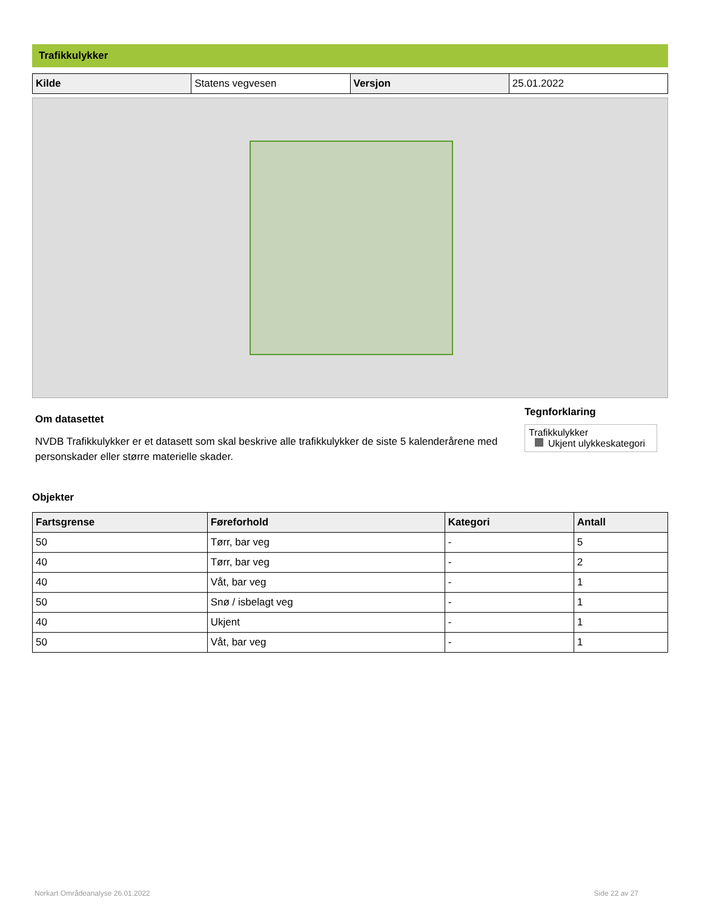Trafikkulykker
| Kilde | Statens vegvesen | Versjon | 25.01.2022 |
Om datasettet
NVDB Trafikkulykker er et datasett som skal beskrive alle trafikkulykker de siste 5 kalenderårene med personskader eller større materielle skader.
Tegnforklaring
Trafikkulykker
Ukjent ulykkeskategori
Objekter
| Fartsgrense | Føreforhold | Kategori | Antall |
| --- | --- | --- | --- |
| 50 | Tørr, bar veg | - | 5 |
| 40 | Tørr, bar veg | - | 2 |
| 40 | Våt, bar veg | - | 1 |
| 50 | Snø / isbelagt veg | - | 1 |
| 40 | Ukjent | - | 1 |
| 50 | Våt, bar veg | - | 1 |
Norkart Områdeanalyse 26.01.2022 Side 22 av 27